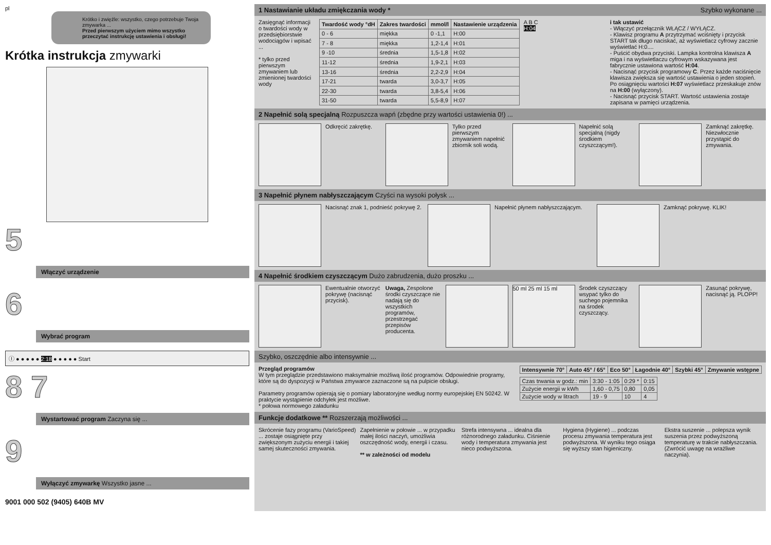pl
Krótko i zwięźle: wszystko, czego potrzebuje Twoja zmywarka ...
Przed pierwszym użyciem mimo wszystko przeczytać instrukcję ustawienia i obsługi!
Krótka instrukcja zmywarki
5
Włączyć urządzenie
6
Wybrać program
Ⓘ ● ● ● ● ● 2:18 ● ● ● ● ● Start
8 7
Wystartować program Zaczyna się ...
9
Wyłączyć zmywarkę Wszystko jasne ...
9001 000 502 (9405) 640B MV
1 Nastawianie układu zmiękczania wody * Szybko wykonane ...
Zasięgnąć informacji o twardości wody w przedsiębiorstwie wodociągów i wpisać ...
* tylko przed pierwszym zmywaniem lub zmienionej twardości wody
| Twardość wody °dH | Zakres twardości | mmol/l | Nastawienie urządzenia |
| --- | --- | --- | --- |
| 0 - 6 | miękka | 0 -1,1 | H:00 |
| 7 - 8 | miękka | 1,2-1,4 | H:01 |
| 9 -10 | średnia | 1,5-1,8 | H:02 |
| 11-12 | średnia | 1,9-2,1 | H:03 |
| 13-16 | średnia | 2,2-2,9 | H:04 |
| 17-21 | twarda | 3,0-3,7 | H:05 |
| 22-30 | twarda | 3,8-5,4 | H:06 |
| 31-50 | twarda | 5,5-8,9 | H:07 |
A B C
H:04
i tak ustawić
- Włączyć przełącznik WŁĄCZ / WYŁĄCZ.
- Klawisz programu A przytrzymać wciśnięty i przycisk START tak długo naciskać, aż wyświetlacz cyfrowy zacznie wyświetlać H:0....
- Puścić obydwa przyciski. Lampka kontrolna klawisza A miga i na wyświetlaczu cyfrowym wskazywana jest fabrycznie ustawiona wartość H:04.
- Nacisnąć przycisk programowy C. Przez każde naciśnięcie klawisza zwiększa się wartość ustawienia o jeden stopień. Po osiągnięciu wartości H:07 wyświetlacz przeskakuje znów na H:00 (wyłączony).
- Nacisnąć przycisk START. Wartość ustawienia zostaje zapisana w pamięci urządzenia.
2 Napełnić solą specjalną Rozpuszcza wapń (zbędne przy wartości ustawienia 0!) ...
Odkręcić zakrętkę. Tylko przed pierwszym zmywaniem napełnić zbiornik soli wodą.
Napełnić solą specjalną (nigdy środkiem czyszczącym!).
Zamknąć zakrętkę. Niezwłocznie przystąpić do zmywania.
3 Napełnić płynem nabłyszczającym Czyści na wysoki połysk ...
Nacisnąć znak 1, podnieść pokrywę 2.
Napełnić płynem nabłyszczającym.
Zamknąć pokrywę. KLIK!
4 Napełnić środkiem czyszczącym Dużo zabrudzenia, dużo proszku ...
Ewentualnie otworzyć pokrywę (nacisnąć przycisk).
Uwaga, Zespolone środki czyszczące nie nadają się do wszystkich programów, przestrzegać przepisów producenta.
50 ml 25 ml 15 ml
Środek czyszczący wsypać tylko do suchego pojemnika na środek czyszczący.
Zasunąć pokrywę, nacisnąć ją. PLOPP!
Szybko, oszczędnie albo intensywnie ...
Przegląd programów
W tym przeglądzie przedstawiono maksymalnie możliwą ilość programów. Odpowiednie programy, które są do dyspozycji w Państwa zmywarce zaznaczone są na pulpicie obsługi.
Parametry programów opierają się o pomiary laboratoryjne według normy europejskiej EN 50242. W praktycie wystąpienie odchyłek jest możliwe.
* połowa normowego załadunku
| Intensywnie 70° | Auto 45° / 65° | Eco 50° | Łagodnie 40° | Szybki 45° | Zmywanie wstępne |
| --- | --- | --- | --- | --- | --- |
| Czas trwania w godz.: min | 3:30 - 1:05 | 0:29 * | 0:15 |
| Zużycie energii w kWh | 1,60 - 0,75 | 0,80 | 0,05 |
| Zużycie wody w litrach | 19 - 9 | 10 | 4 |
Funkcje dodatkowe ** Rozszerzają możliwości ...
Skrócenie fazy programu (VarioSpeed) ... zostaje osiągnięte przy zwiększonym zużyciu energii i takiej samej skuteczności zmywania.
Zapełnienie w połowie ... w przypadku małej ilości naczyń, umożliwia oszczędność wody, energii i czasu.
** w zależności od modelu
Strefa intensywna ... idealna dla różnorodnego załadunku. Ciśnienie wody i temperatura zmywania jest nieco podwyższona.
Hygiena (Hygiene) ... podczas procesu zmywania temperatura jest podwyższona. W wyniku tego osiąga się wyższy stan higieniczny.
Ekstra suszenie ... polepsza wynik suszenia przez podwyższoną temperaturę w trakcie nabłyszczania. (Zwrócić uwagę na wrażliwe naczynia).